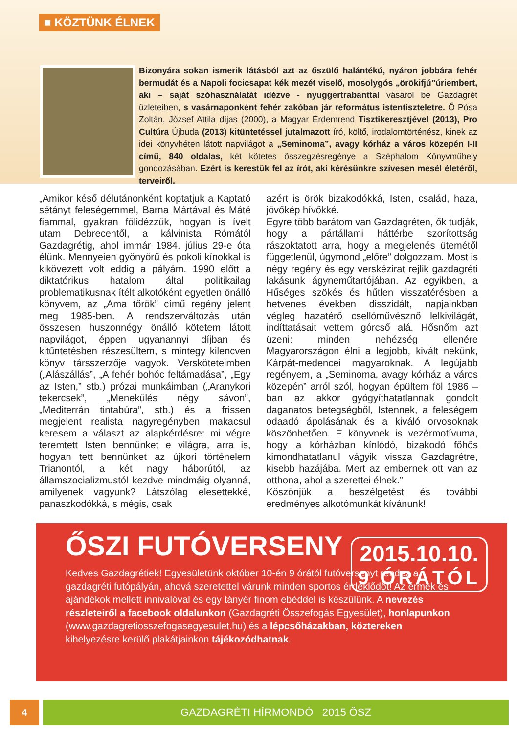■ KÖZTÜNK ÉLNEK
Bizonyára sokan ismerik látásból azt az őszülő halántékú, nyáron jobbára fehér bermudát és a Napoli focicsapat kék mezét viselő, mosolygós „örökifjú”úriembert, aki – saját szóhasználatát idézve - nyuggertrabanttal vásárol be Gazdagrét üzleteiben, s vasárnaponként fehér zakóban jár református istentiszteletre. Ő Pósa Zoltán, József Attila díjas (2000), a Magyar Érdemrend Tisztikeresztjével (2013), Pro Cultúra Újbuda (2013) kitüntetéssel jutalmazott író, költő, irodalomtörténész, kinek az idei könyvhéten látott napvilágot a „Seminoma”, avagy kórház a város közepén I-II című, 840 oldalas, két kötetes összegzésregénye a Széphalom Könyvműhely gondozásában. Ezért is kerestük fel az írót, aki kérésünkre szívesen mesél életéről, terveiről.
„Amikor késő délutánonként koptatjuk a Kaptató sétányt feleségemmel, Barna Mártával és Máté fiammal, gyakran fölidézzük, hogyan is ívelt utam Debrecentől, a kálvinista Rómától Gazdagrétig, ahol immár 1984. július 29-e óta élünk. Mennyeien gyönyörű és pokoli kínokkal is kikövezett volt eddig a pályám. 1990 előtt a diktatórikus hatalom által politikailag problematikusnak ítélt alkotóként egyetlen önálló könyvem, az „Ama tőrök” című regény jelent meg 1985-ben. A rendszerváltozás után összesen huszonnégy önálló kötetem látott napvilágot, éppen ugyanannyi díjban és kitűntetésben részesültem, s mintegy kilencven könyv társszerzője vagyok. Versköteteimben („Alászállás”, „A fehér bohóc feltámadása”, „Egy az Isten,” stb.) prózai munkáimban („Aranykori tekercsek”, „Menekülés négy sávon”, „Mediterrán tintabúra”, stb.) és a frissen megjelent realista nagyregényben makacsul keresem a választ az alapkérdésre: mi végre teremtett Isten bennünket e világra, arra is, hogyan tett bennünket az újkori történelem Trianontól, a két nagy háborútól, az államszocializmustól kezdve mindmáig olyanná, amilyenek vagyunk? Látszólag elesettekké, panaszkodókká, s mégis, csak
azért is örök bizakodókká, Isten, család, haza, jövőkép hívőkké.
Egyre több barátom van Gazdagréten, ők tudják, hogy a pártállami háttérbe szorítottság rászoktatott arra, hogy a megjelenés ütemétől függetlenül, úgymond „előre” dolgozzam. Most is négy regény és egy verskézirat rejlik gazdagréti lakásunk ágyneműtartójában. Az egyikben, a Hűséges szökés és hűtlen visszatérésben a hetvenes években disszidált, napjainkban végleg hazatérő csellóművésznő lelkivilágát, indíttatásait vettem górcső alá. Hősnőm azt üzeni: minden nehézség ellenére Magyarországon élni a legjobb, kivált nekünk, Kárpát-medencei magyaroknak. A legújabb regényem, a „Seminoma, avagy kórház a város közepén” arról szól, hogyan épültem föl 1986 –ban az akkor gyógyíthatatlannak gondolt daganatos betegségből, Istennek, a feleségem odaadó ápolásának és a kiváló orvosoknak köszönhetően. E könyvnek is vezérmotívuma, hogy a kórházban kínlódó, bizakodó főhős kimondhatatlanul vágyik vissza Gazdagrétre, kisebb hazájába. Mert az embernek ott van az otthona, ahol a szerettei élnek.”
Köszönjük a beszélgetést és további eredményes alkotómunkát kívánunk!
ŐSZI FUTÓVERSENY
2015.10.10.
9 ÓRÁTÓL
Kedves Gazdagrétiek! Egyesületünk október 10-én 9 órától futóversenyt rendez a gazdagréti futópályán, ahová szeretettel várunk minden sportos érdeklődőt! Az érmek és ajándékok mellett innivalóval és egy tányér finom ebéddel is készülünk. A nevezés részleteiről a facebook oldalunkon (Gazdagréti Összefogás Egyesület), honlapunkon (www.gazdagretiosszefogasegyesulet.hu) és a lépcsőházakban, köztereken kihelyezésre kerülő plakátjainkon tájékozódhatnak.
4 GAZDAGRÉTI HÍRMONDÓ 2015 ŐSZ